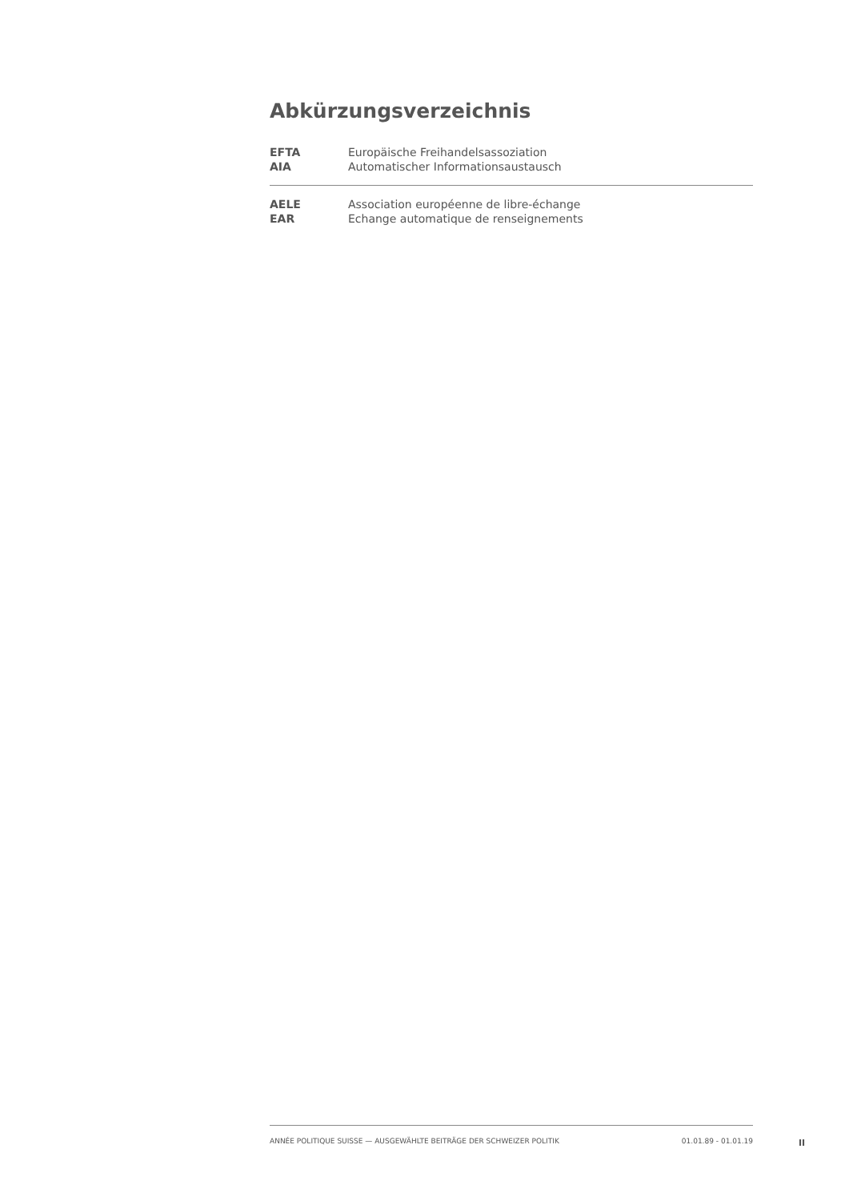Abkürzungsverzeichnis
| EFTA | Europäische Freihandelsassoziation |
| AIA | Automatischer Informationsaustausch |
| AELE | Association européenne de libre-échange |
| EAR | Echange automatique de renseignements |
ANNÉE POLITIQUE SUISSE — AUSGEWÄHLTE BEITRÄGE DER SCHWEIZER POLITIK 01.01.89 - 01.01.19
II